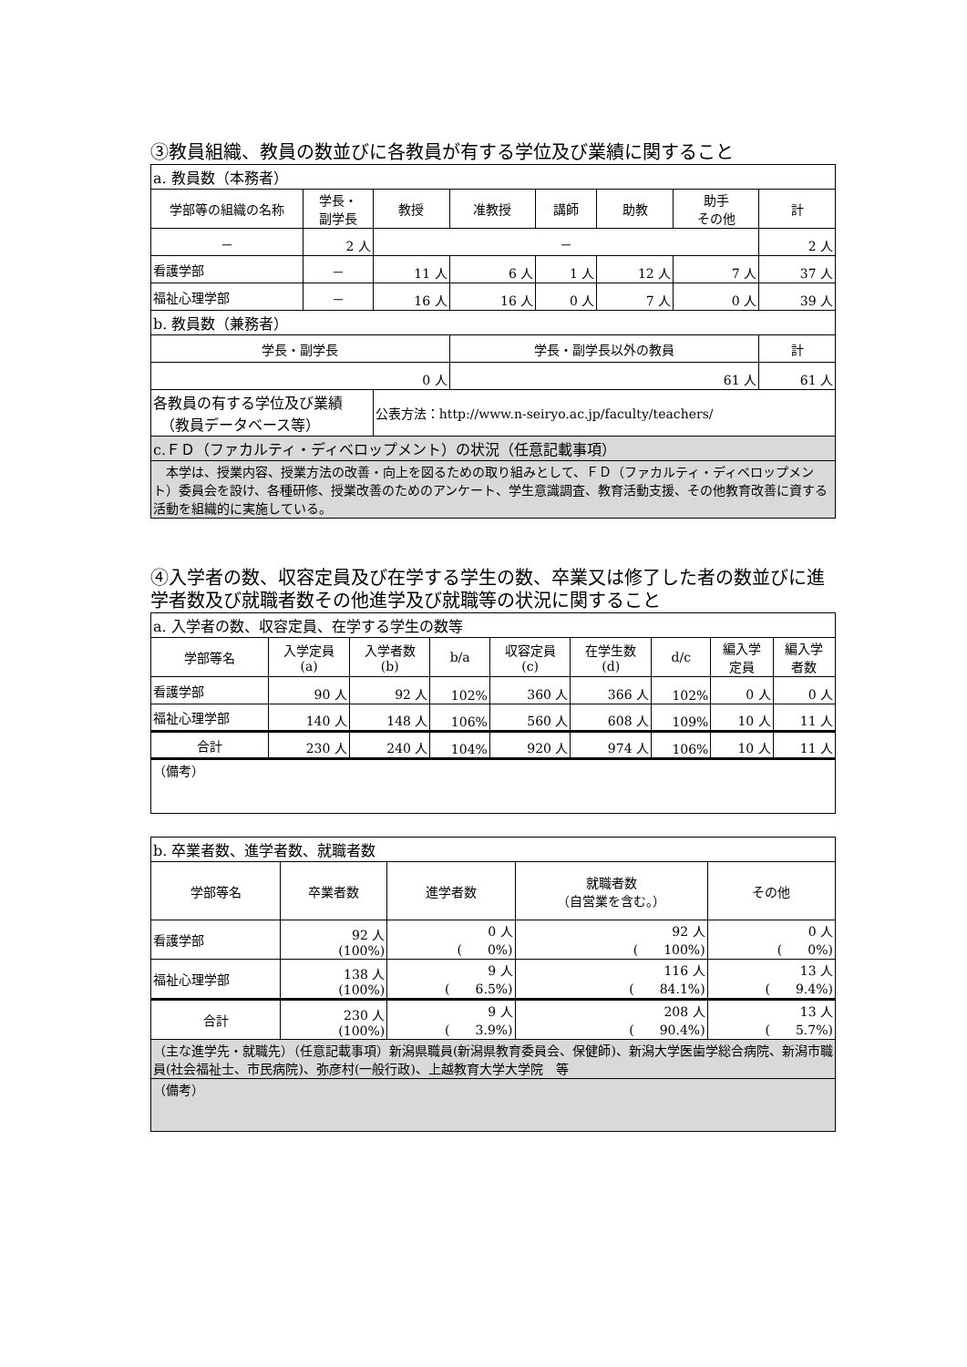③教員組織、教員の数並びに各教員が有する学位及び業績に関すること
| a. 教員数（本務者） | | | | | | | |
| 学部等の組織の名称 | 学長・ 副学長 | 教授 | 准教授 | 講師 | 助教 | 助手 その他 | 計 |
| － | 2 人 | － | | | | | 2 人 |
| 看護学部 | － | 11 人 | 6 人 | 1 人 | 12 人 | 7 人 | 37 人 |
| 福祉心理学部 | － | 16 人 | 16 人 | 0 人 | 7 人 | 0 人 | 39 人 |
| b. 教員数（兼務者） | | | | | | | |
| 学長・副学長 | | | 学長・副学長以外の教員 | | | | 計 |
| 0 人 | | | 61 人 | | | | 61 人 |
| 各教員の有する学位及び業績 （教員データベース等） | | 公表方法：http://www.n-seiryo.ac.jp/faculty/teachers/ | | | | | |
| c.ＦＤ（ファカルティ・ディベロップメント）の状況（任意記載事項） | | | | | | | |
| 本学は、授業内容、授業方法の改善・向上を図るための取り組みとして、ＦＤ（ファカルティ・ディベロップメント）委員会を設け、各種研修、授業改善のためのアンケート、学生意識調査、教育活動支援、その他教育改善に資する活動を組織的に実施している。 | | | | | | | |
④入学者の数、収容定員及び在学する学生の数、卒業又は修了した者の数並びに進学者数及び就職者数その他進学及び就職等の状況に関すること
| a. 入学者の数、収容定員、在学する学生の数等 | | | | | | | | |
| 学部等名 | 入学定員 (a) | 入学者数 (b) | b/a | 収容定員 (c) | 在学生数 (d) | d/c | 編入学 定員 | 編入学 者数 |
| 看護学部 | 90 人 | 92 人 | 102% | 360 人 | 366 人 | 102% | 0 人 | 0 人 |
| 福祉心理学部 | 140 人 | 148 人 | 106% | 560 人 | 608 人 | 109% | 10 人 | 11 人 |
| 合計 | 230 人 | 240 人 | 104% | 920 人 | 974 人 | 106% | 10 人 | 11 人 |
| （備考） | | | | | | | | |
| b. 卒業者数、進学者数、就職者数 | | | | |
| 学部等名 | 卒業者数 | 進学者数 | 就職者数 （自営業を含む。） | その他 |
| 看護学部 | 92 人 (100%) | 0 人 ( 0%) | 92 人 ( 100%) | 0 人 ( 0%) |
| 福祉心理学部 | 138 人 (100%) | 9 人 ( 6.5%) | 116 人 ( 84.1%) | 13 人 ( 9.4%) |
| 合計 | 230 人 (100%) | 9 人 ( 3.9%) | 208 人 ( 90.4%) | 13 人 ( 5.7%) |
| （主な進学先・就職先）（任意記載事項）新潟県職員(新潟県教育委員会、保健師)、新潟大学医歯学総合病院、新潟市職員(社会福祉士、市民病院)、弥彦村(一般行政)、上越教育大学大学院 等 | | | | |
| （備考） | | | | |